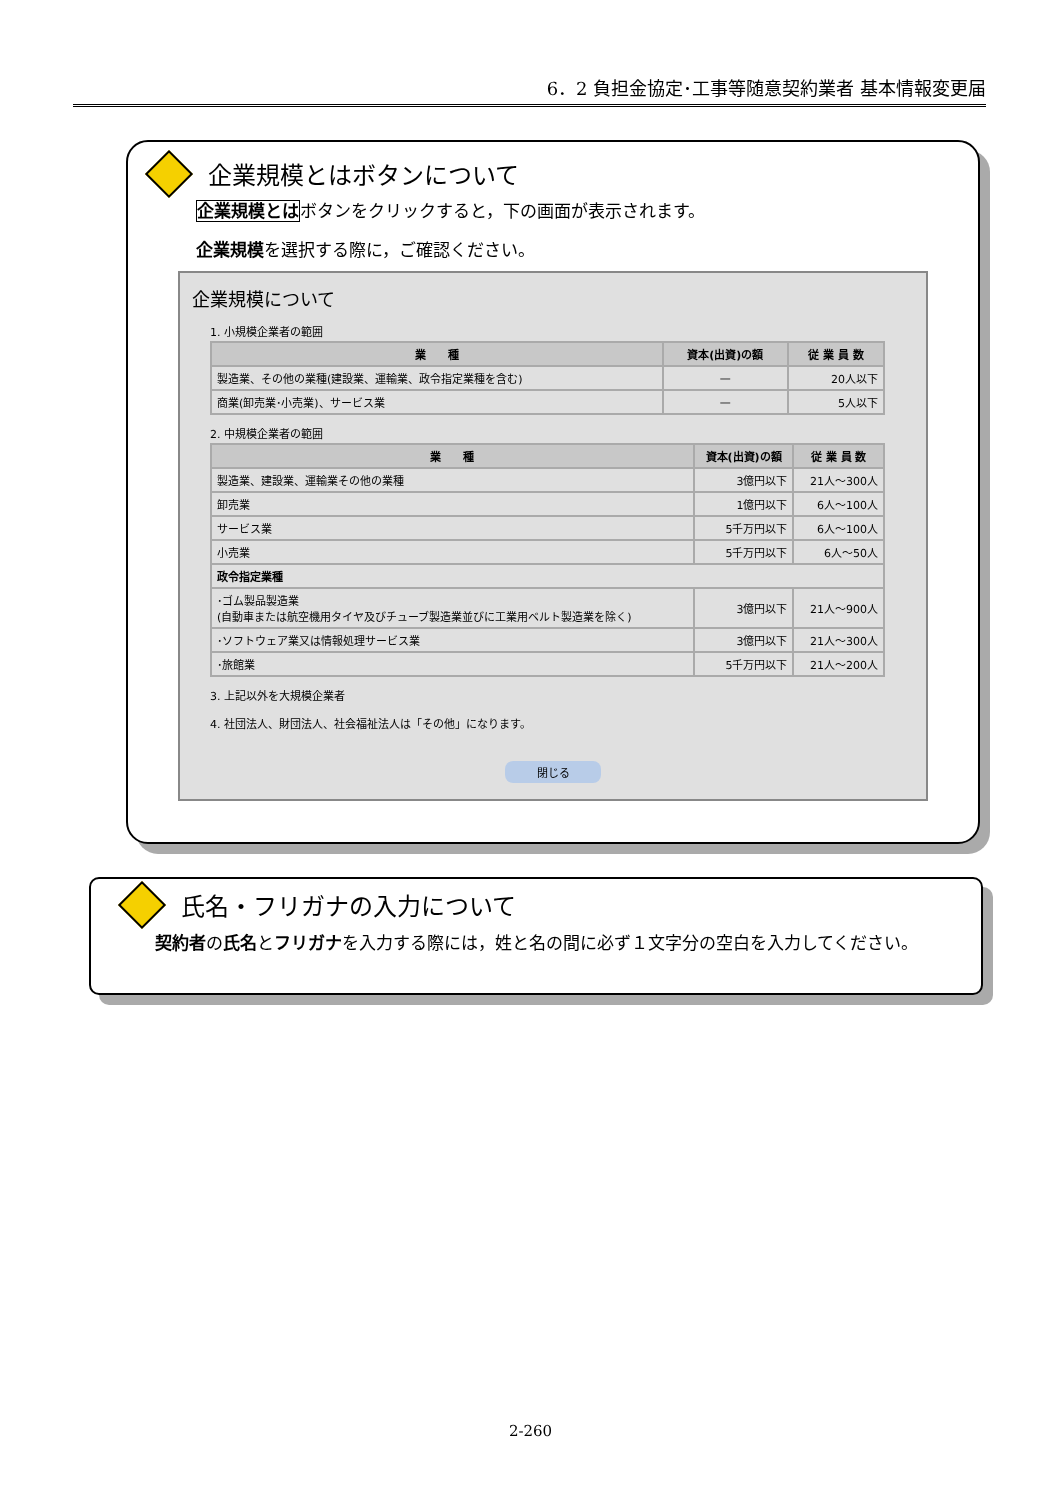6．2 負担金協定･工事等随意契約業者 基本情報変更届
企業規模とはボタンについて
企業規模とはボタンをクリックすると，下の画面が表示されます。
企業規模を選択する際に，ご確認ください。
企業規模について
1. 小規模企業者の範囲
| 業 種 | 資本(出資)の額 | 従 業 員 数 |
| --- | --- | --- |
| 製造業、その他の業種(建設業、運輸業、政令指定業種を含む) | — | 20人以下 |
| 商業(卸売業･小売業)、サービス業 | — | 5人以下 |
2. 中規模企業者の範囲
| 業 種 | 資本(出資)の額 | 従 業 員 数 |
| --- | --- | --- |
| 製造業、建設業、運輸業その他の業種 | 3億円以下 | 21人～300人 |
| 卸売業 | 1億円以下 | 6人～100人 |
| サービス業 | 5千万円以下 | 6人～100人 |
| 小売業 | 5千万円以下 | 6人～50人 |
| 政令指定業種 | | |
| ･ゴム製品製造業 (自動車または航空機用タイヤ及びチューブ製造業並びに工業用ベルト製造業を除く) | 3億円以下 | 21人～900人 |
| ･ソフトウェア業又は情報処理サービス業 | 3億円以下 | 21人～300人 |
| ･旅館業 | 5千万円以下 | 21人～200人 |
3. 上記以外を大規模企業者
4. 社団法人、財団法人、社会福祉法人は「その他」になります。
閉じる
氏名・フリガナの入力について
契約者の氏名とフリガナを入力する際には，姓と名の間に必ず１文字分の空白を入力してください。
2-260